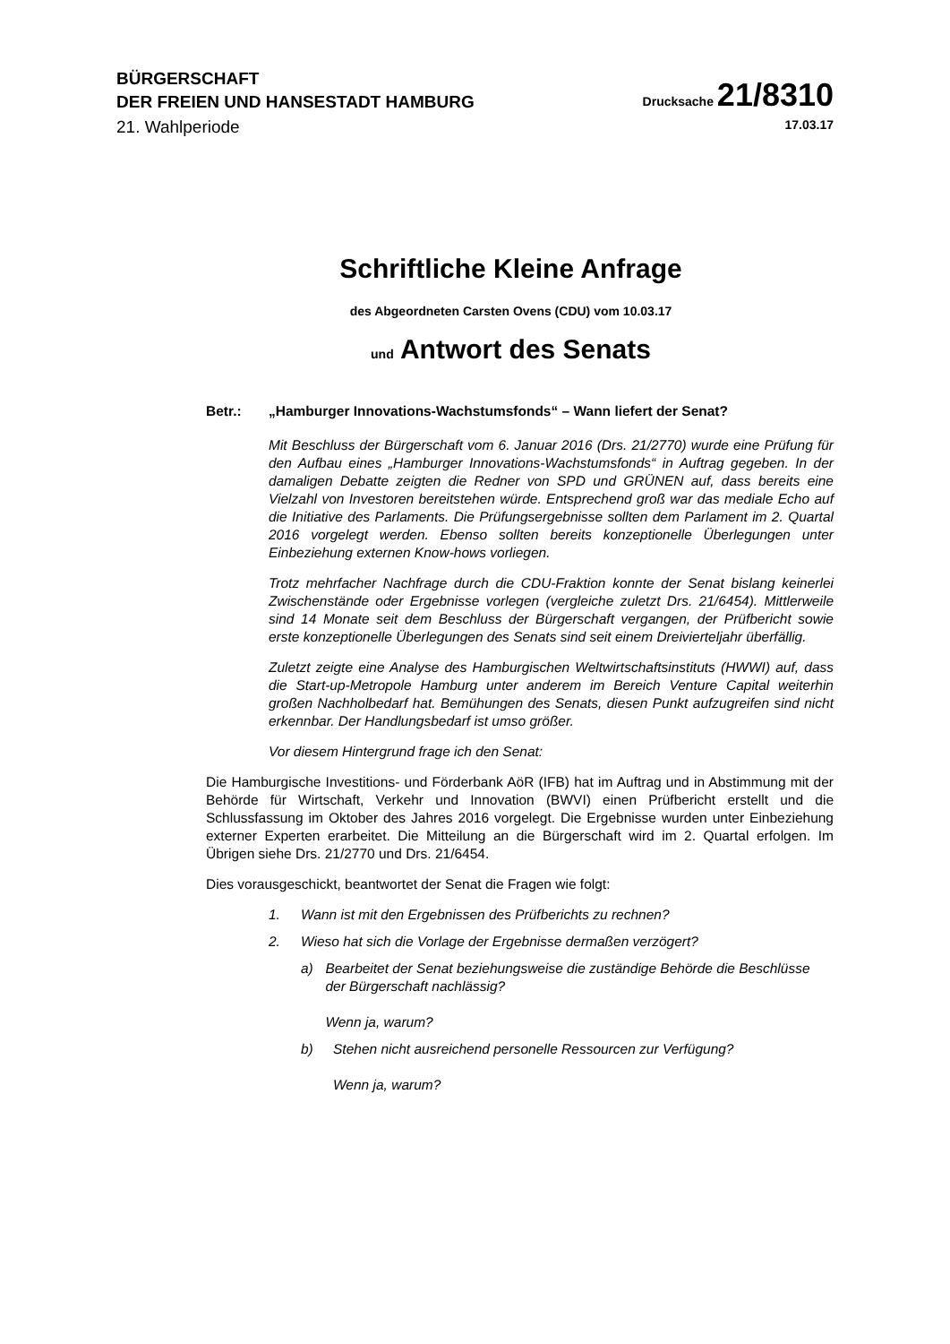BÜRGERSCHAFT
DER FREIEN UND HANSESTADT HAMBURG
Drucksache 21/8310
21. Wahlperiode 17.03.17
Schriftliche Kleine Anfrage
des Abgeordneten Carsten Ovens (CDU) vom 10.03.17
und Antwort des Senats
Betr.: „Hamburger Innovations-Wachstumsfonds“ – Wann liefert der Senat?
Mit Beschluss der Bürgerschaft vom 6. Januar 2016 (Drs. 21/2770) wurde eine Prüfung für den Aufbau eines „Hamburger Innovations-Wachstumsfonds“ in Auftrag gegeben. In der damaligen Debatte zeigten die Redner von SPD und GRÜNEN auf, dass bereits eine Vielzahl von Investoren bereitstehen würde. Entsprechend groß war das mediale Echo auf die Initiative des Parlaments. Die Prüfungsergebnisse sollten dem Parlament im 2. Quartal 2016 vorgelegt werden. Ebenso sollten bereits konzeptionelle Überlegungen unter Einbeziehung externen Know-hows vorliegen.
Trotz mehrfacher Nachfrage durch die CDU-Fraktion konnte der Senat bislang keinerlei Zwischenstände oder Ergebnisse vorlegen (vergleiche zuletzt Drs. 21/6454). Mittlerweile sind 14 Monate seit dem Beschluss der Bürgerschaft vergangen, der Prüfbericht sowie erste konzeptionelle Überlegungen des Senats sind seit einem Dreivierteljahr überfällig.
Zuletzt zeigte eine Analyse des Hamburgischen Weltwirtschaftsinstituts (HWWI) auf, dass die Start-up-Metropole Hamburg unter anderem im Bereich Venture Capital weiterhin großen Nachholbedarf hat. Bemühungen des Senats, diesen Punkt aufzugreifen sind nicht erkennbar. Der Handlungsbedarf ist umso größer.
Vor diesem Hintergrund frage ich den Senat:
Die Hamburgische Investitions- und Förderbank AöR (IFB) hat im Auftrag und in Abstimmung mit der Behörde für Wirtschaft, Verkehr und Innovation (BWVI) einen Prüfbericht erstellt und die Schlussfassung im Oktober des Jahres 2016 vorgelegt. Die Ergebnisse wurden unter Einbeziehung externer Experten erarbeitet. Die Mitteilung an die Bürgerschaft wird im 2. Quartal erfolgen. Im Übrigen siehe Drs. 21/2770 und Drs. 21/6454.
Dies vorausgeschickt, beantwortet der Senat die Fragen wie folgt:
1. Wann ist mit den Ergebnissen des Prüfberichts zu rechnen?
2. Wieso hat sich die Vorlage der Ergebnisse dermaßen verzögert?
a) Bearbeitet der Senat beziehungsweise die zuständige Behörde die Beschlüsse der Bürgerschaft nachlässig?
Wenn ja, warum?
b) Stehen nicht ausreichend personelle Ressourcen zur Verfügung?
Wenn ja, warum?